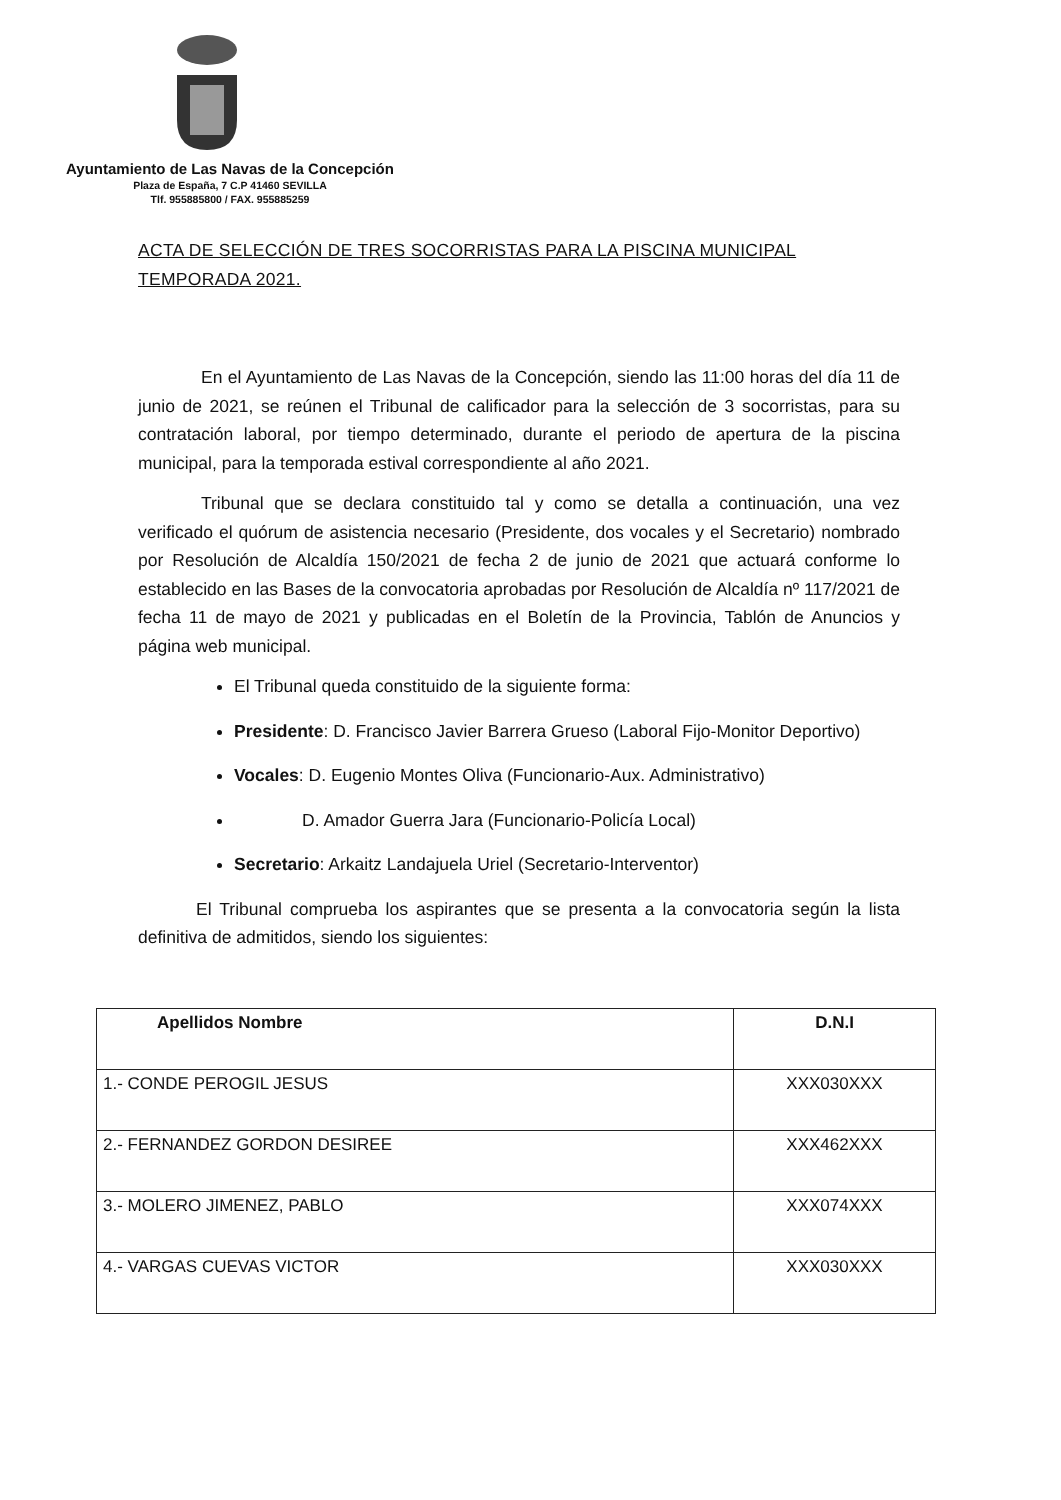Ayuntamiento de Las Navas de la Concepción
Plaza de España, 7 C.P 41460 SEVILLA
Tlf. 955885800 / FAX. 955885259
ACTA DE SELECCIÓN DE TRES SOCORRISTAS PARA LA PISCINA MUNICIPAL TEMPORADA 2021.
En el Ayuntamiento de Las Navas de la Concepción, siendo las 11:00 horas del día 11 de junio de 2021, se reúnen el Tribunal de calificador para la selección de 3 socorristas, para su contratación laboral, por tiempo determinado, durante el periodo de apertura de la piscina municipal, para la temporada estival correspondiente al año 2021.
Tribunal que se declara constituido tal y como se detalla a continuación, una vez verificado el quórum de asistencia necesario (Presidente, dos vocales y el Secretario) nombrado por Resolución de Alcaldía 150/2021 de fecha 2 de junio de 2021 que actuará conforme lo establecido en las Bases de la convocatoria aprobadas por Resolución de Alcaldía nº 117/2021 de fecha 11 de mayo de 2021 y publicadas en el Boletín de la Provincia, Tablón de Anuncios y página web municipal.
El Tribunal queda constituido de la siguiente forma:
Presidente: D. Francisco Javier Barrera Grueso (Laboral Fijo-Monitor Deportivo)
Vocales: D. Eugenio Montes Oliva (Funcionario-Aux. Administrativo)
D. Amador Guerra Jara (Funcionario-Policía Local)
Secretario: Arkaitz Landajuela Uriel (Secretario-Interventor)
El Tribunal comprueba los aspirantes que se presenta a la convocatoria según la lista definitiva de admitidos, siendo los siguientes:
| Apellidos Nombre | D.N.I |
| --- | --- |
| 1.- CONDE PEROGIL JESUS | XXX030XXX |
| 2.- FERNANDEZ GORDON DESIREE | XXX462XXX |
| 3.- MOLERO JIMENEZ, PABLO | XXX074XXX |
| 4.- VARGAS CUEVAS VICTOR | XXX030XXX |